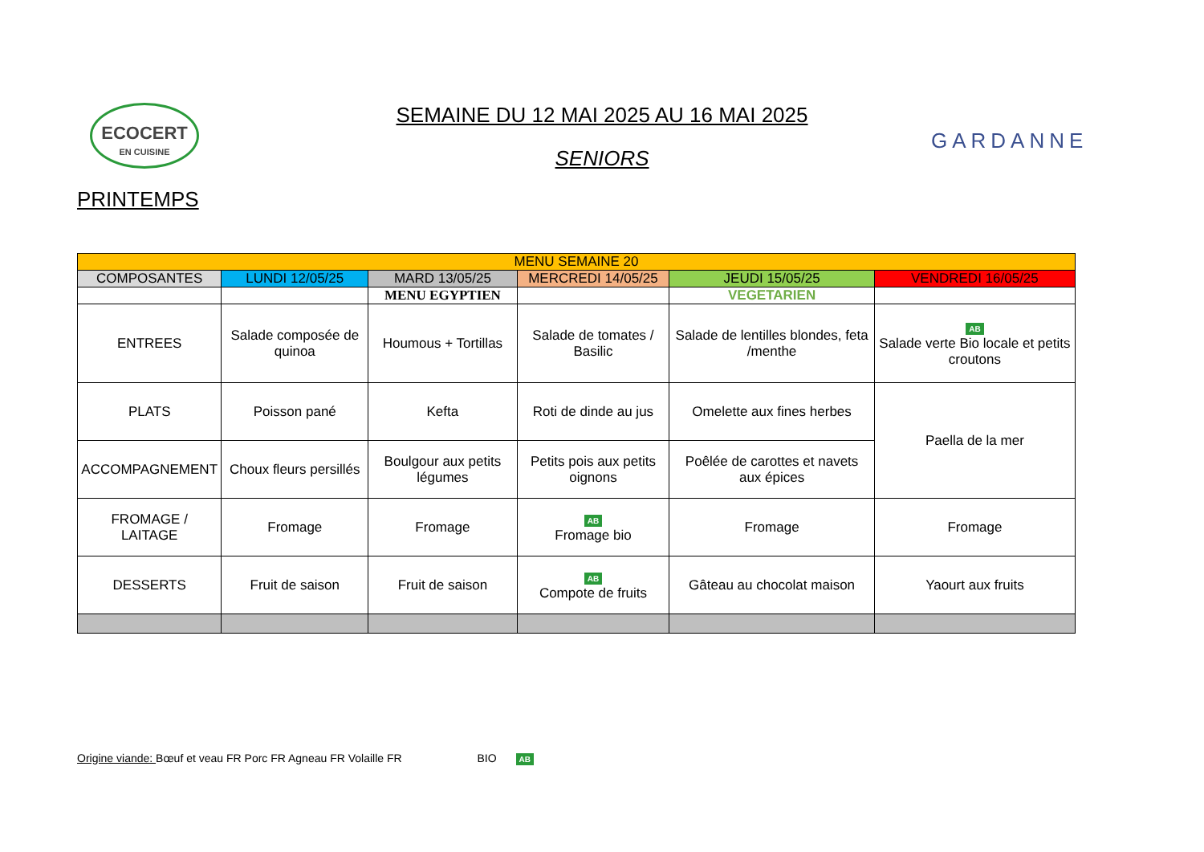ECOCERT
EN CUISINE
SEMAINE DU 12 MAI 2025 AU 16 MAI 2025
SENIORS
GARDANNE
PRINTEMPS
| MENU SEMAINE 20 | | | | | |
| --- | --- | --- | --- | --- | --- |
| COMPOSANTES | LUNDI 12/05/25 | MARD 13/05/25 | MERCREDI 14/05/25 | JEUDI 15/05/25 | VENDREDI 16/05/25 |
| | | MENU EGYPTIEN | | VEGETARIEN | |
| ENTREES | Salade composée de quinoa | Houmous + Tortillas | Salade de tomates / Basilic | Salade de lentilles blondes, feta /menthe | AB Salade verte Bio locale et petits croutons |
| PLATS | Poisson pané | Kefta | Roti de dinde au jus | Omelette aux fines herbes | Paella de la mer |
| ACCOMPAGNEMENT | Choux fleurs persillés | Boulgour aux petits légumes | Petits pois aux petits oignons | Poêlée de carottes et navets aux épices | |
| FROMAGE / LAITAGE | Fromage | Fromage | AB Fromage bio | Fromage | Fromage |
| DESSERTS | Fruit de saison | Fruit de saison | AB Compote de fruits | Gâteau au chocolat maison | Yaourt aux fruits |
Origine viande: Bœuf et veau FR Porc FR Agneau FR Volaille FR BIO AB